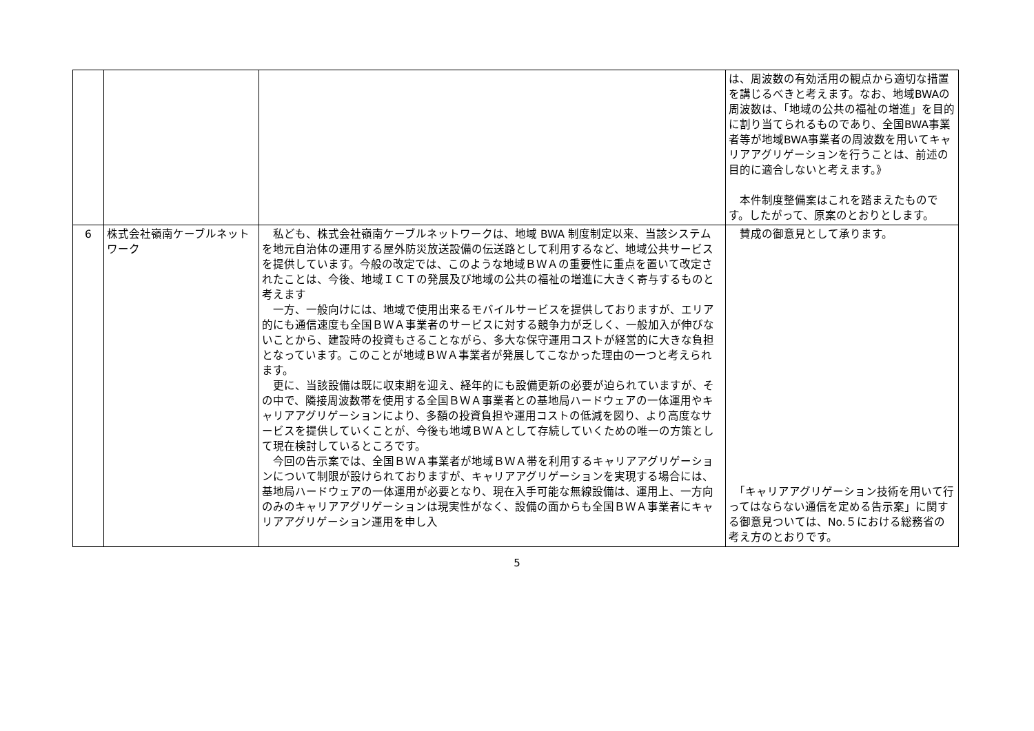| | | | は、周波数の有効活用の観点から適切な措置を講じるべきと考えます。なお、地域BWAの周波数は、「地域の公共の福祉の増進」を目的に割り当てられるものであり、全国BWA事業者等が地域BWA事業者の周波数を用いてキャリアアグリゲーションを行うことは、前述の目的に適合しないと考えます。》 本件制度整備案はこれを踏まえたものです。したがって、原案のとおりとします。 |
| 6 | 株式会社嶺南ケーブルネットワーク | 私ども、株式会社嶺南ケーブルネットワークは、地域 BWA 制度制定以来、当該システムを地元自治体の運用する屋外防災放送設備の伝送路として利用するなど、地域公共サービスを提供しています。今般の改定では、このような地域ＢＷＡの重要性に重点を置いて改定されたことは、今後、地域ＩＣＴの発展及び地域の公共の福祉の増進に大きく寄与するものと考えます 一方、一般向けには、地域で使用出来るモバイルサービスを提供しておりますが、エリア的にも通信速度も全国ＢＷＡ事業者のサービスに対する競争力が乏しく、一般加入が伸びないことから、建設時の投資もさることながら、多大な保守運用コストが経営的に大きな負担となっています。このことが地域ＢＷＡ事業者が発展してこなかった理由の一つと考えられます。 更に、当該設備は既に収束期を迎え、経年的にも設備更新の必要が迫られていますが、その中で、隣接周波数帯を使用する全国ＢＷＡ事業者との基地局ハードウェアの一体運用やキャリアアグリゲーションにより、多額の投資負担や運用コストの低減を図り、より高度なサービスを提供していくことが、今後も地域ＢＷＡとして存続していくための唯一の方策として現在検討しているところです。 今回の告示案では、全国ＢＷＡ事業者が地域ＢＷＡ帯を利用するキャリアアグリゲーションについて制限が設けられておりますが、キャリアアグリゲーションを実現する場合には、基地局ハードウェアの一体運用が必要となり、現在入手可能な無線設備は、運用上、一方向のみのキャリアアグリゲーションは現実性がなく、設備の面からも全国ＢＷＡ事業者にキャリアアグリゲーション運用を申し入 | 賛成の御意見として承ります。 「キャリアアグリゲーション技術を用いて行ってはならない通信を定める告示案」に関する御意見ついては、No.５における総務省の考え方のとおりです。 |
5